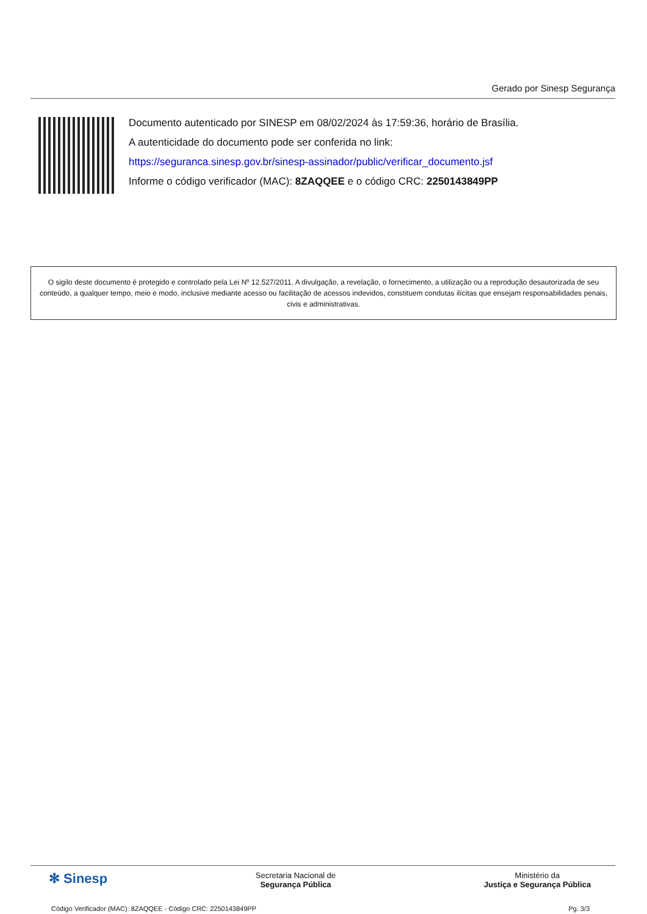Gerado por Sinesp Segurança
Documento autenticado por SINESP em 08/02/2024 às 17:59:36, horário de Brasília.
A autenticidade do documento pode ser conferida no link:
https://seguranca.sinesp.gov.br/sinesp-assinador/public/verificar_documento.jsf
Informe o código verificador (MAC): 8ZAQQEE e o código CRC: 2250143849PP
O sigilo deste documento é protegido e controlado pela Lei Nº 12.527/2011. A divulgação, a revelação, o fornecimento, a utilização ou a reprodução desautorizada de seu conteúdo, a qualquer tempo, meio e modo, inclusive mediante acesso ou facilitação de acessos indevidos, constituem condutas ilícitas que ensejam responsabilidades penais, civis e administrativas.
✻ Sinesp
Secretaria Nacional de
Segurança Pública
Ministério da
Justiça e Segurança Pública
Código Verificador (MAC): 8ZAQQEE - Código CRC: 2250143849PP Pg. 3/3